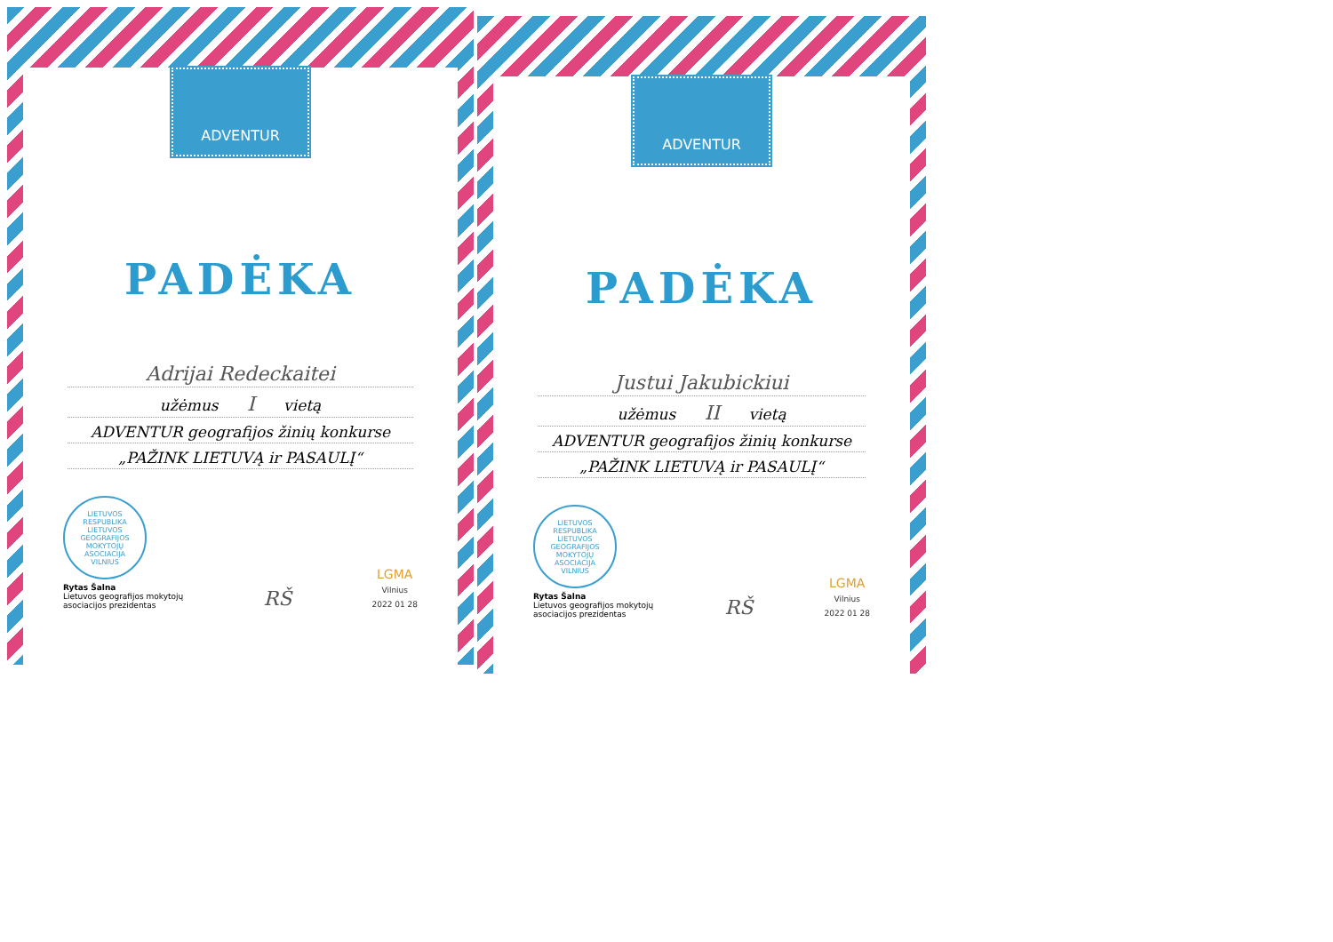ADVENTUR
PADĖKA
Adrijai Redeckaitei
užėmus I vietą
ADVENTUR geografijos žinių konkurse
„PAŽINK LIETUVĄ ir PASAULĮ“
LIETUVOS RESPUBLIKA
LIETUVOS GEOGRAFIJOS MOKYTOJŲ ASOCIACIJA
VILNIUS
Rytas Šalna
Lietuvos geografijos mokytojų
asociacijos prezidentas
RŠ
LGMA
Vilnius
2022 01 28
ADVENTUR
PADĖKA
Justui Jakubickiui
užėmus II vietą
ADVENTUR geografijos žinių konkurse
„PAŽINK LIETUVĄ ir PASAULĮ“
LIETUVOS RESPUBLIKA
LIETUVOS GEOGRAFIJOS MOKYTOJŲ ASOCIACIJA
VILNIUS
Rytas Šalna
Lietuvos geografijos mokytojų
asociacijos prezidentas
RŠ
LGMA
Vilnius
2022 01 28